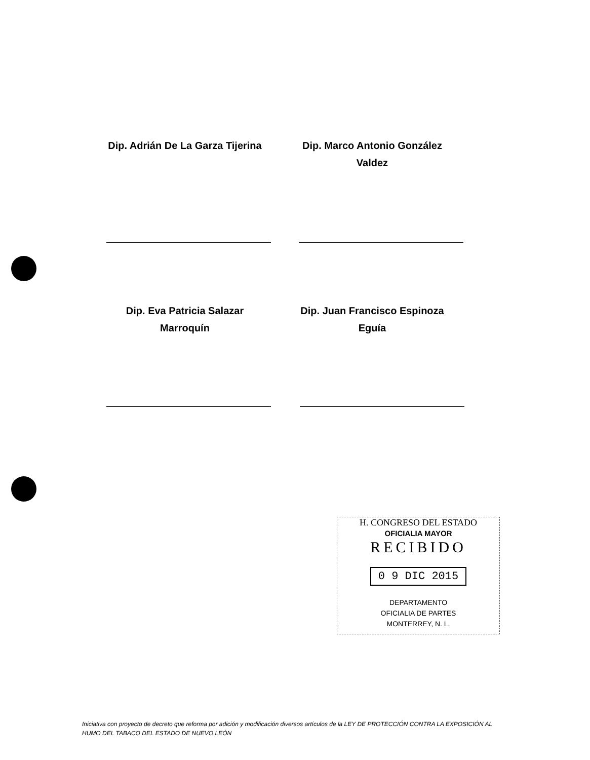Dip. Adrián De La Garza Tijerina
Dip. Marco Antonio González Valdez
Dip. Eva Patricia Salazar Marroquín
Dip. Juan Francisco Espinoza Eguía
H. CONGRESO DEL ESTADO
OFICIALIA MAYOR
RECIBIDO
0 9 DIC 2015
DEPARTAMENTO
OFICIALIA DE PARTES
MONTERREY, N. L.
Iniciativa con proyecto de decreto que reforma por adición y modificación diversos artículos de la LEY DE PROTECCIÓN CONTRA LA EXPOSICIÓN AL HUMO DEL TABACO DEL ESTADO DE NUEVO LEÓN